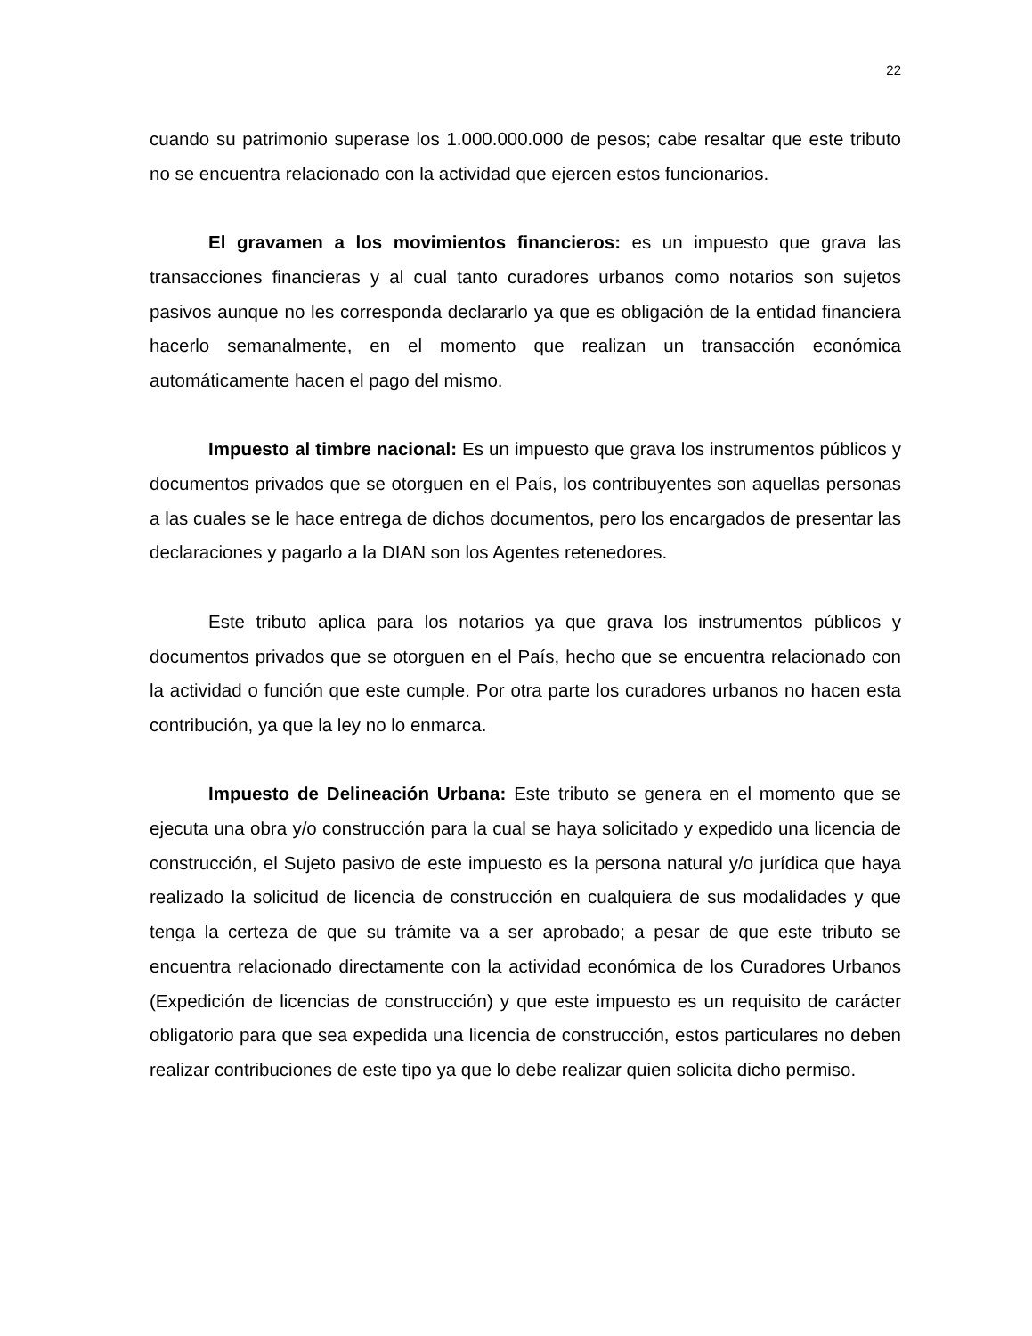22
cuando su patrimonio superase los 1.000.000.000 de pesos; cabe resaltar que este tributo no se encuentra relacionado con la actividad que ejercen estos funcionarios.
El gravamen a los movimientos financieros: es un impuesto que grava las transacciones financieras y al cual tanto curadores urbanos como notarios son sujetos pasivos aunque no les corresponda declararlo ya que es obligación de la entidad financiera hacerlo semanalmente, en el momento que realizan un transacción económica automáticamente hacen el pago del mismo.
Impuesto al timbre nacional: Es un impuesto que grava los instrumentos públicos y documentos privados que se otorguen en el País, los contribuyentes son aquellas personas a las cuales se le hace entrega de dichos documentos, pero los encargados de presentar las declaraciones y pagarlo a la DIAN son los Agentes retenedores.
Este tributo aplica para los notarios ya que grava los instrumentos públicos y documentos privados que se otorguen en el País, hecho que se encuentra relacionado con la actividad o función que este cumple. Por otra parte los curadores urbanos no hacen esta contribución, ya que la ley no lo enmarca.
Impuesto de Delineación Urbana: Este tributo se genera en el momento que se ejecuta una obra y/o construcción para la cual se haya solicitado y expedido una licencia de construcción, el Sujeto pasivo de este impuesto es la persona natural y/o jurídica que haya realizado la solicitud de licencia de construcción en cualquiera de sus modalidades y que tenga la certeza de que su trámite va a ser aprobado; a pesar de que este tributo se encuentra relacionado directamente con la actividad económica de los Curadores Urbanos (Expedición de licencias de construcción) y que este impuesto es un requisito de carácter obligatorio para que sea expedida una licencia de construcción, estos particulares no deben realizar contribuciones de este tipo ya que lo debe realizar quien solicita dicho permiso.